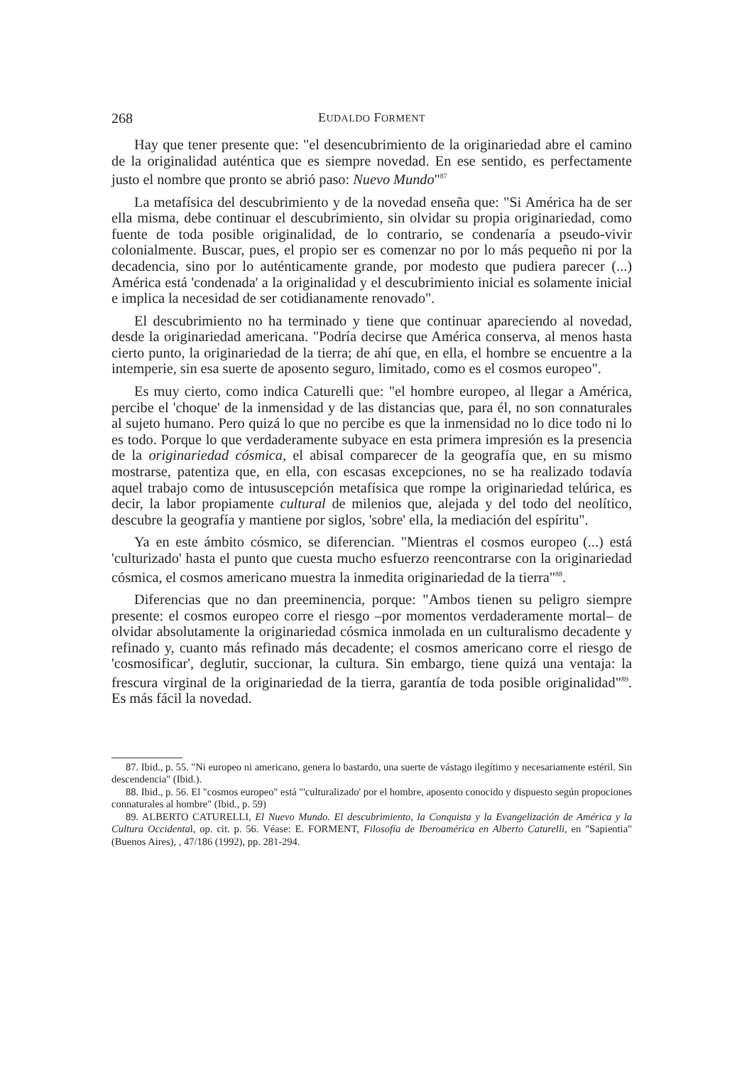268 EUDALDO FORMENT
Hay que tener presente que: "el desencubrimiento de la originariedad abre el camino de la originalidad auténtica que es siempre novedad. En ese sentido, es perfectamente justo el nombre que pronto se abrió paso: Nuevo Mundo"<sup>87</sup>
La metafísica del descubrimiento y de la novedad enseña que: "Si América ha de ser ella misma, debe continuar el descubrimiento, sin olvidar su propia originariedad, como fuente de toda posible originalidad, de lo contrario, se condenaría a pseudo-vivir colonialmente. Buscar, pues, el propio ser es comenzar no por lo más pequeño ni por la decadencia, sino por lo auténticamente grande, por modesto que pudiera parecer (...) América está 'condenada' a la originalidad y el descubrimiento inicial es solamente inicial e implica la necesidad de ser cotidianamente renovado".
El descubrimiento no ha terminado y tiene que continuar apareciendo al novedad, desde la originariedad americana. "Podría decirse que América conserva, al menos hasta cierto punto, la originariedad de la tierra; de ahí que, en ella, el hombre se encuentre a la intemperie, sin esa suerte de aposento seguro, limitado, como es el cosmos europeo".
Es muy cierto, como indica Caturelli que: "el hombre europeo, al llegar a América, percibe el 'choque' de la inmensidad y de las distancias que, para él, no son connaturales al sujeto humano. Pero quizá lo que no percibe es que la inmensidad no lo dice todo ni lo es todo. Porque lo que verdaderamente subyace en esta primera impresión es la presencia de la originariedad cósmica, el abisal comparecer de la geografía que, en su mismo mostrarse, patentiza que, en ella, con escasas excepciones, no se ha realizado todavía aquel trabajo como de intususcepción metafísica que rompe la originariedad telúrica, es decir, la labor propiamente cultural de milenios que, alejada y del todo del neolítico, descubre la geografía y mantiene por siglos, 'sobre' ella, la mediación del espíritu".
Ya en este ámbito cósmico, se diferencian. "Mientras el cosmos europeo (...) está 'culturizado' hasta el punto que cuesta mucho esfuerzo reencontrarse con la originariedad cósmica, el cosmos americano muestra la inmedita originariedad de la tierra"<sup>88</sup>.
Diferencias que no dan preeminencia, porque: "Ambos tienen su peligro siempre presente: el cosmos europeo corre el riesgo –por momentos verdaderamente mortal– de olvidar absolutamente la originariedad cósmica inmolada en un culturalismo decadente y refinado y, cuanto más refinado más decadente; el cosmos americano corre el riesgo de 'cosmosificar', deglutir, succionar, la cultura. Sin embargo, tiene quizá una ventaja: la frescura virginal de la originariedad de la tierra, garantía de toda posible originalidad"<sup>89</sup>. Es más fácil la novedad.
87. Ibid., p. 55. "Ni europeo ni americano, genera lo bastardo, una suerte de vástago ilegítimo y necesariamente estéril. Sin descendencia" (Ibid.).
88. Ibid., p. 56. El "cosmos europeo" está "'culturalizado' por el hombre, aposento conocido y dispuesto según propociones connaturales al hombre" (Ibid., p. 59)
89. ALBERTO CATURELLI, El Nuevo Mundo. El descubrimiento, la Conquista y la Evangelización de América y la Cultura Occidental, op. cit. p. 56. Véase: E. FORMENT, Filosofía de Iberoamérica en Alberto Caturelli, en "Sapientia" (Buenos Aires), , 47/186 (1992), pp. 281-294.